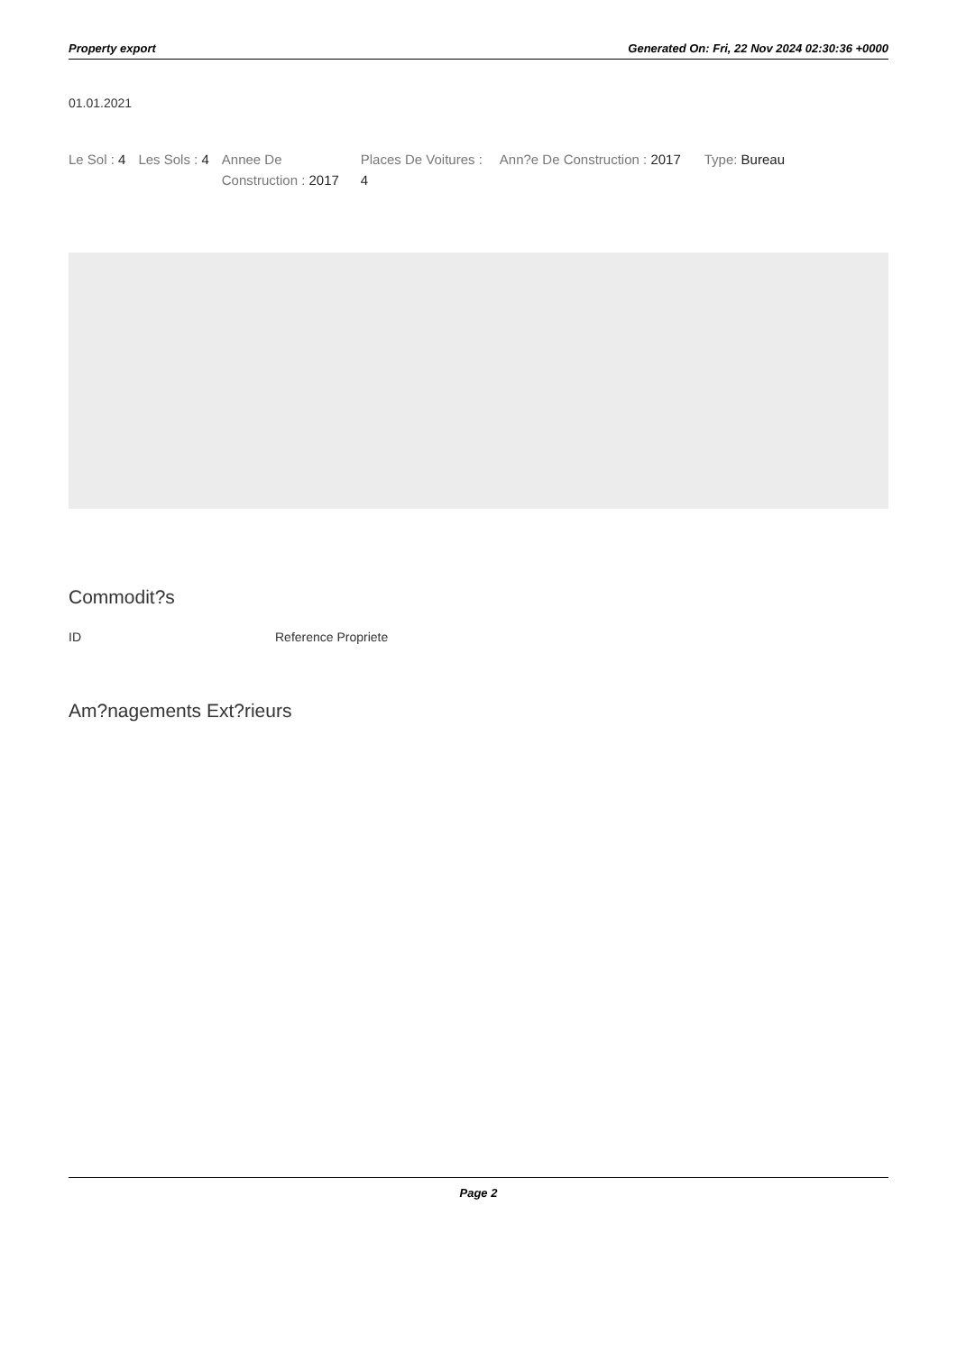Property export Generated On: Fri, 22 Nov 2024 02:30:36 +0000
01.01.2021
Le Sol : 4 Les Sols : 4 Annee De Construction : 2017
Places De Voitures : 4
Ann?e De Construction : 2017 Type: Bureau
Commodit?s
| ID | Reference Propriete |
Am?nagements Ext?rieurs
Page 2